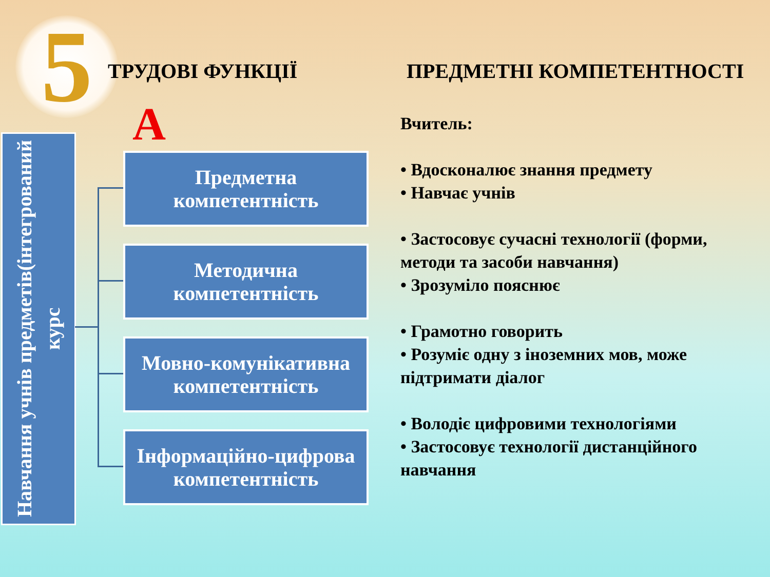5 ТРУДОВІ ФУНКЦІЇ ПРЕДМЕТНІ КОМПЕТЕНТНОСТІ
А
Навчання учнів предметів(інтегрований курс
Предметна
компетентність
Методична
компетентність
Мовно-комунікативна
компетентність
Інформаційно-цифрова
компетентність
Вчитель:
• Вдосконалює знання предмету
• Навчає учнів
• Застосовує сучасні технології (форми, методи та засоби навчання)
• Зрозуміло пояснює
• Грамотно говорить
• Розуміє одну з іноземних мов, може підтримати діалог
• Володіє цифровими технологіями
• Застосовує технології дистанційного навчання